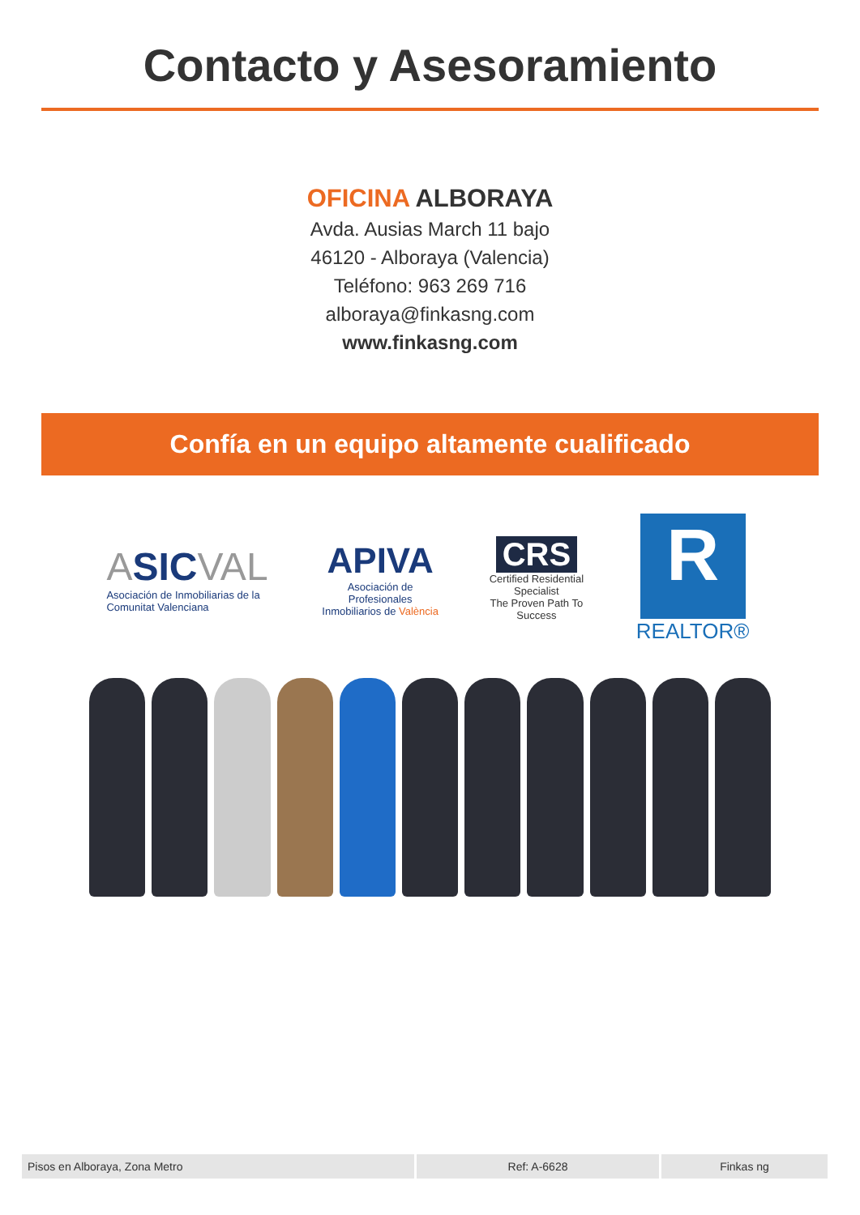Contacto y Asesoramiento
OFICINA ALBORAYA
Avda. Ausias March 11 bajo
46120 - Alboraya (Valencia)
Teléfono: 963 269 716
alboraya@finkasng.com
www.finkasng.com
Confía en un equipo altamente cualificado
ASIC VAL
Asociación de Inmobiliarias de la Comunitat Valenciana
APIVA
Asociación de Profesionales Inmobiliarios de València
CRS
Certified Residential Specialist
The Proven Path To Success
R
REALTOR®
Pisos en Alboraya, Zona Metro Ref: A-6628 Finkas ng